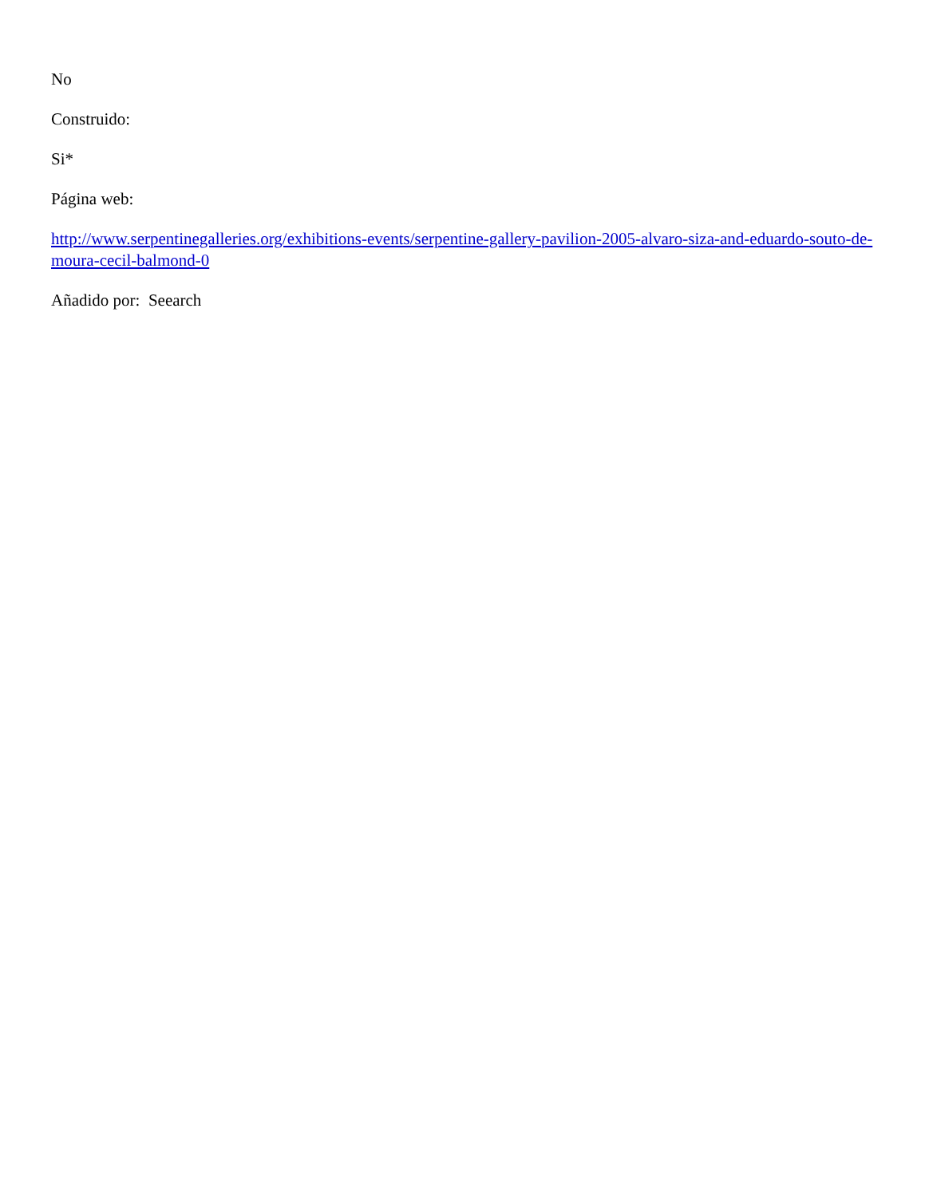No
Construido:
Si*
Página web:
http://www.serpentinegalleries.org/exhibitions-events/serpentine-gallery-pavilion-2005-alvaro-siza-and-eduardo-souto-de-moura-cecil-balmond-0
Añadido por: Seearch